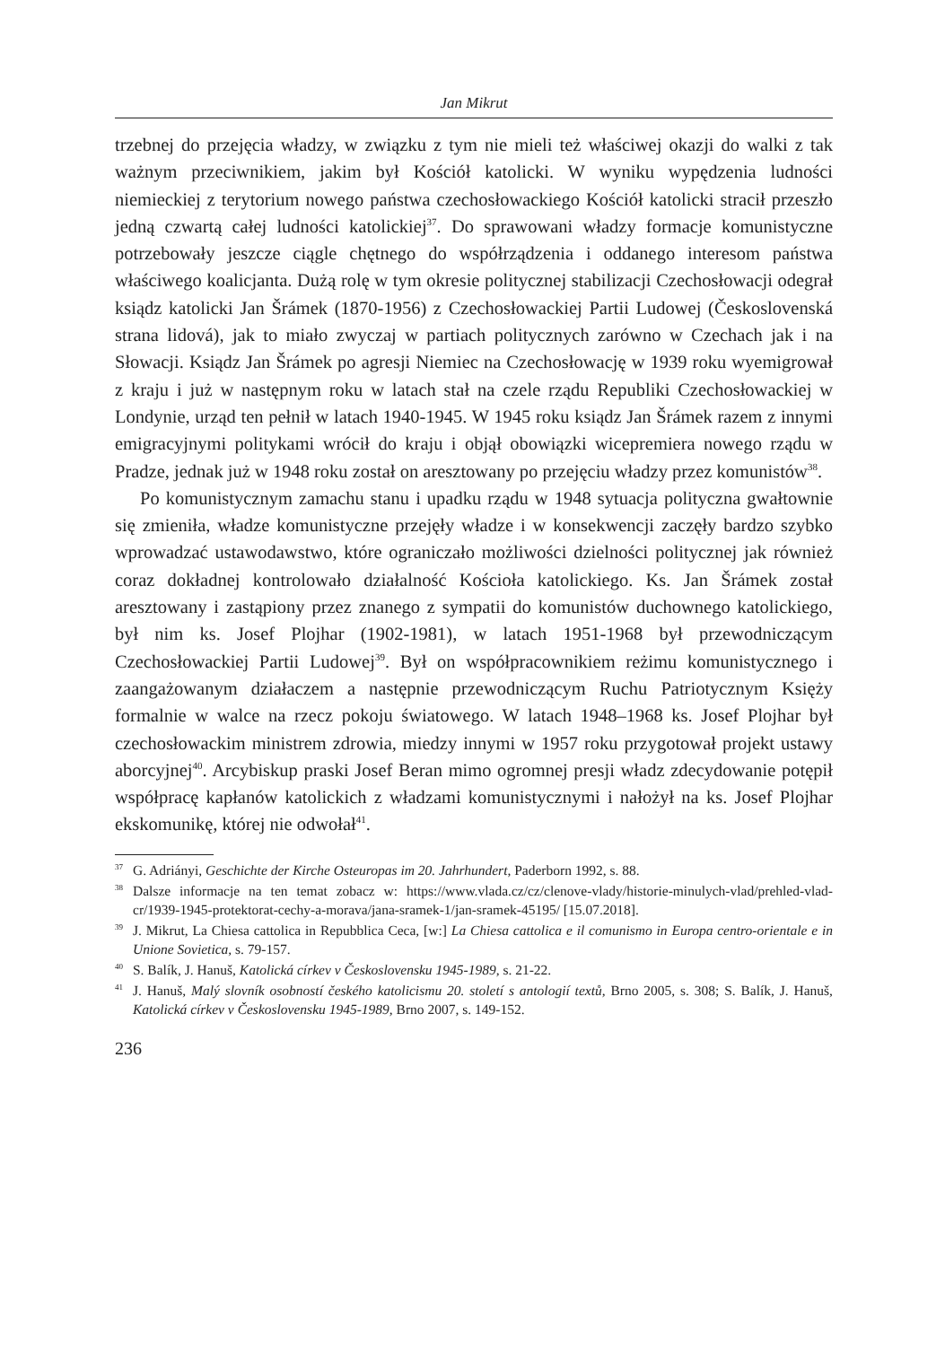Jan Mikrut
trzebnej do przejęcia władzy, w związku z tym nie mieli też właściwej okazji do walki z tak ważnym przeciwnikiem, jakim był Kościół katolicki. W wyniku wypędzenia ludności niemieckiej z terytorium nowego państwa czechosłowackiego Kościół katolicki stracił przeszło jedną czwartą całej ludności katolickiej<sup>37</sup>. Do sprawowani władzy formacje komunistyczne potrzebowały jeszcze ciągle chętnego do współrządzenia i oddanego interesom państwa właściwego koalicjanta. Dużą rolę w tym okresie politycznej stabilizacji Czechosłowacji odegrał ksiądz katolicki Jan Šrámek (1870-1956) z Czechosłowackiej Partii Ludowej (Československá strana lidová), jak to miało zwyczaj w partiach politycznych zarówno w Czechach jak i na Słowacji. Ksiądz Jan Šrámek po agresji Niemiec na Czechosłowację w 1939 roku wyemigrował z kraju i już w następnym roku w latach stał na czele rządu Republiki Czechosłowackiej w Londynie, urząd ten pełnił w latach 1940-1945. W 1945 roku ksiądz Jan Šrámek razem z innymi emigracyjnymi politykami wrócił do kraju i objął obowiązki wicepremiera nowego rządu w Pradze, jednak już w 1948 roku został on aresztowany po przejęciu władzy przez komunistów<sup>38</sup>.
Po komunistycznym zamachu stanu i upadku rządu w 1948 sytuacja polityczna gwałtownie się zmieniła, władze komunistyczne przejęły władze i w konsekwencji zaczęły bardzo szybko wprowadzać ustawodawstwo, które ograniczało możliwości dzielności politycznej jak również coraz dokładnej kontrolowało działalność Kościoła katolickiego. Ks. Jan Šrámek został aresztowany i zastąpiony przez znanego z sympatii do komunistów duchownego katolickiego, był nim ks. Josef Plojhar (1902-1981), w latach 1951-1968 był przewodniczącym Czechosłowackiej Partii Ludowej<sup>39</sup>. Był on współpracownikiem reżimu komunistycznego i zaangażowanym działaczem a następnie przewodniczącym Ruchu Patriotycznym Księży formalnie w walce na rzecz pokoju światowego. W latach 1948–1968 ks. Josef Plojhar był czechosłowackim ministrem zdrowia, miedzy innymi w 1957 roku przygotował projekt ustawy aborcyjnej<sup>40</sup>. Arcybiskup praski Josef Beran mimo ogromnej presji władz zdecydowanie potępił współpracę kapłanów katolickich z władzami komunistycznymi i nałożył na ks. Josef Plojhar ekskomunikę, której nie odwołał<sup>41</sup>.
<sup>37</sup> G. Adriányi, Geschichte der Kirche Osteuropas im 20. Jahrhundert, Paderborn 1992, s. 88.
<sup>38</sup> Dalsze informacje na ten temat zobacz w: https://www.vlada.cz/cz/clenove-vlady/historie-minulych-vlad/prehled-vlad-cr/1939-1945-protektorat-cechy-a-morava/jana-sramek-1/jan-sramek-45195/ [15.07.2018].
<sup>39</sup> J. Mikrut, La Chiesa cattolica in Repubblica Ceca, [w:] La Chiesa cattolica e il comunismo in Europa centro-orientale e in Unione Sovietica, s. 79-157.
<sup>40</sup>S. Balík, J. Hanuš, Katolická církev v Československu 1945-1989, s. 21-22.
<sup>41</sup> J. Hanuš, Malý slovník osobností českého katolicismu 20. století s antologií textů, Brno 2005, s. 308; S. Balík, J. Hanuš, Katolická církev v Československu 1945-1989, Brno 2007, s. 149-152.
236